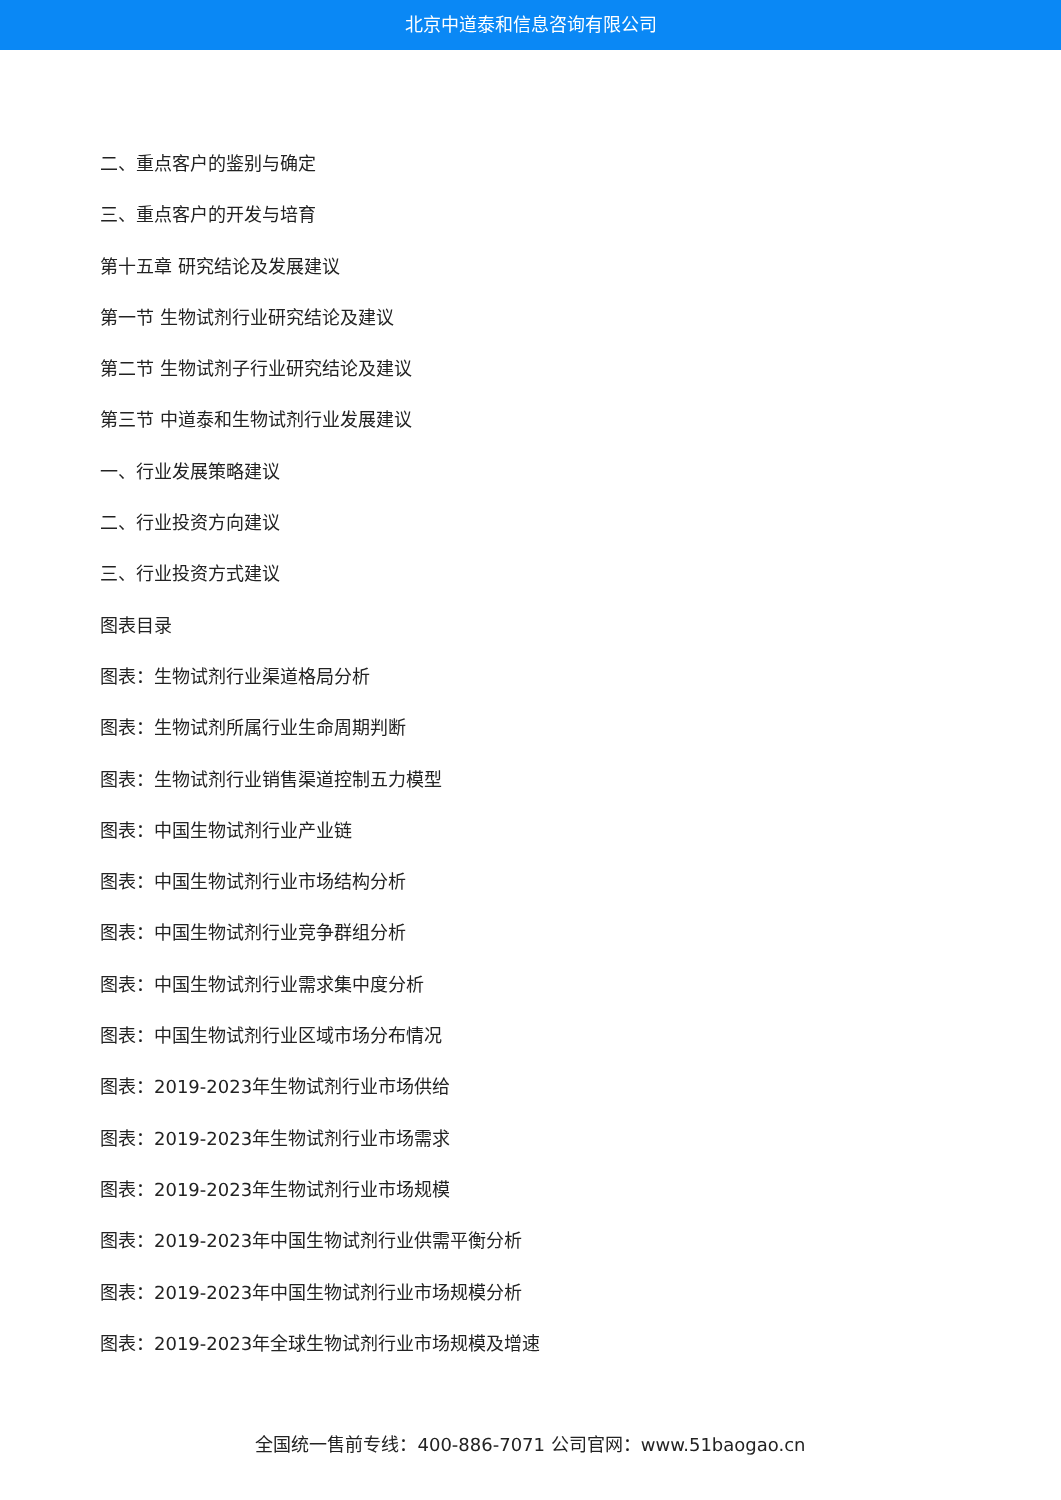北京中道泰和信息咨询有限公司
二、重点客户的鉴别与确定
三、重点客户的开发与培育
第十五章 研究结论及发展建议
第一节 生物试剂行业研究结论及建议
第二节 生物试剂子行业研究结论及建议
第三节 中道泰和生物试剂行业发展建议
一、行业发展策略建议
二、行业投资方向建议
三、行业投资方式建议
图表目录
图表：生物试剂行业渠道格局分析
图表：生物试剂所属行业生命周期判断
图表：生物试剂行业销售渠道控制五力模型
图表：中国生物试剂行业产业链
图表：中国生物试剂行业市场结构分析
图表：中国生物试剂行业竞争群组分析
图表：中国生物试剂行业需求集中度分析
图表：中国生物试剂行业区域市场分布情况
图表：2019-2023年生物试剂行业市场供给
图表：2019-2023年生物试剂行业市场需求
图表：2019-2023年生物试剂行业市场规模
图表：2019-2023年中国生物试剂行业供需平衡分析
图表：2019-2023年中国生物试剂行业市场规模分析
图表：2019-2023年全球生物试剂行业市场规模及增速
全国统一售前专线：400-886-7071 公司官网：www.51baogao.cn